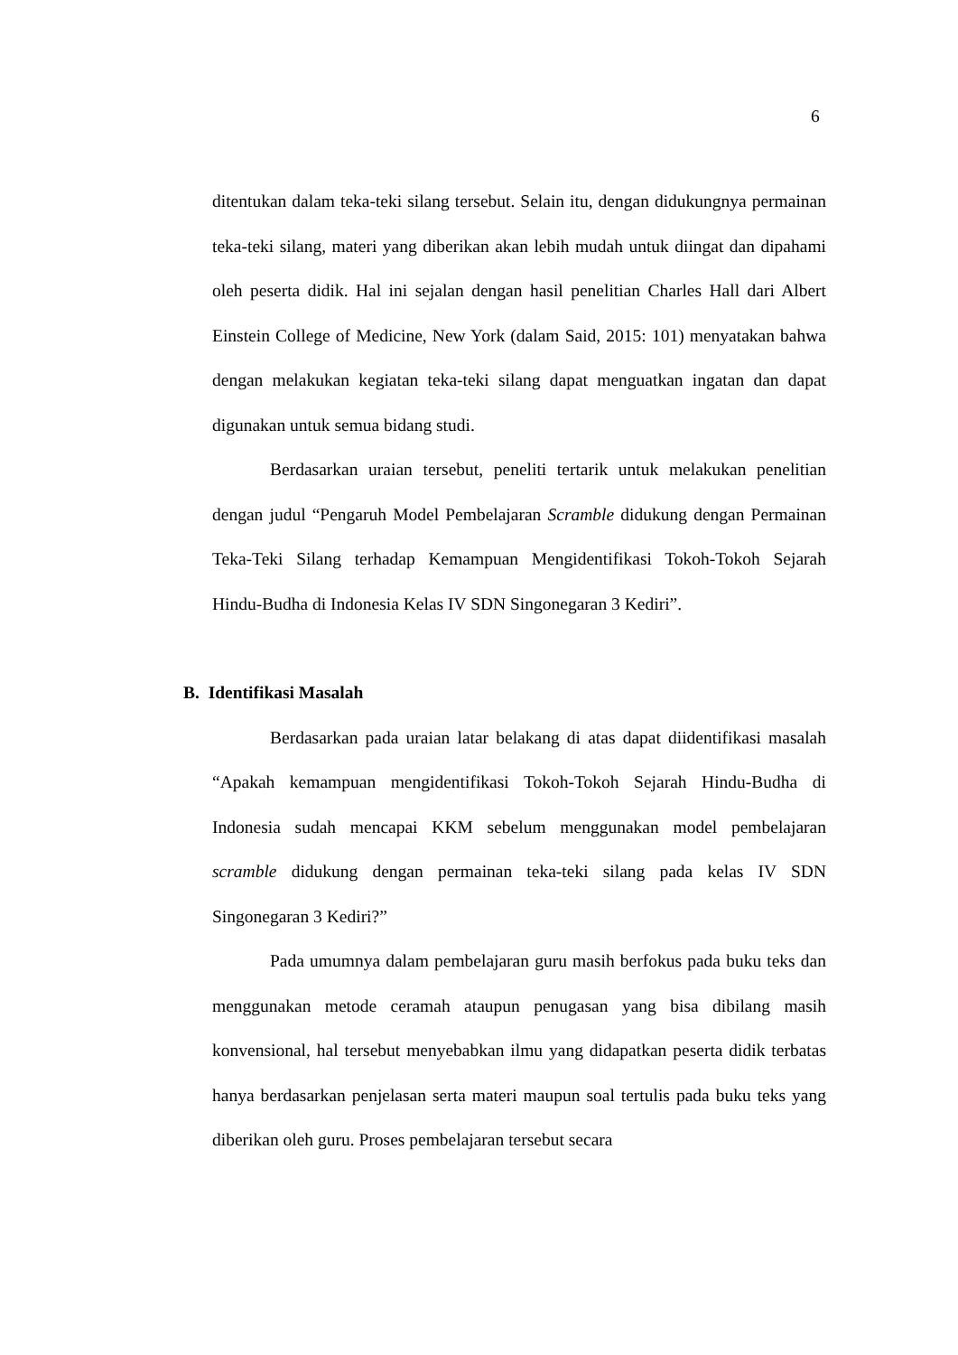6
ditentukan dalam teka-teki silang tersebut. Selain itu, dengan didukungnya permainan teka-teki silang, materi yang diberikan akan lebih mudah untuk diingat dan dipahami oleh peserta didik. Hal ini sejalan dengan hasil penelitian Charles Hall dari Albert Einstein College of Medicine, New York (dalam Said, 2015: 101) menyatakan bahwa dengan melakukan kegiatan teka-teki silang dapat menguatkan ingatan dan dapat digunakan untuk semua bidang studi.
Berdasarkan uraian tersebut, peneliti tertarik untuk melakukan penelitian dengan judul “Pengaruh Model Pembelajaran Scramble didukung dengan Permainan Teka-Teki Silang terhadap Kemampuan Mengidentifikasi Tokoh-Tokoh Sejarah Hindu-Budha di Indonesia Kelas IV SDN Singonegaran 3 Kediri”.
B. Identifikasi Masalah
Berdasarkan pada uraian latar belakang di atas dapat diidentifikasi masalah “Apakah kemampuan mengidentifikasi Tokoh-Tokoh Sejarah Hindu-Budha di Indonesia sudah mencapai KKM sebelum menggunakan model pembelajaran scramble didukung dengan permainan teka-teki silang pada kelas IV SDN Singonegaran 3 Kediri?”
Pada umumnya dalam pembelajaran guru masih berfokus pada buku teks dan menggunakan metode ceramah ataupun penugasan yang bisa dibilang masih konvensional, hal tersebut menyebabkan ilmu yang didapatkan peserta didik terbatas hanya berdasarkan penjelasan serta materi maupun soal tertulis pada buku teks yang diberikan oleh guru. Proses pembelajaran tersebut secara